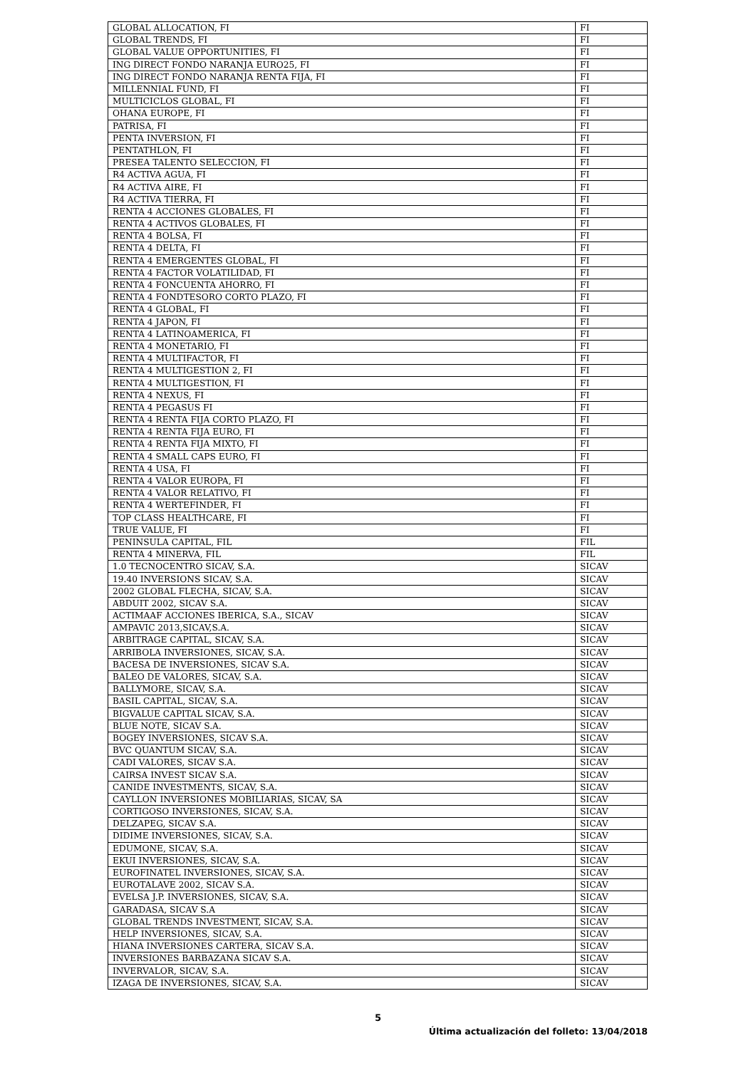| GLOBAL ALLOCATION, FI | FI |
| GLOBAL TRENDS, FI | FI |
| GLOBAL VALUE OPPORTUNITIES, FI | FI |
| ING DIRECT FONDO NARANJA EURO25, FI | FI |
| ING DIRECT FONDO NARANJA RENTA FIJA, FI | FI |
| MILLENNIAL FUND, FI | FI |
| MULTICICLOS GLOBAL, FI | FI |
| OHANA EUROPE, FI | FI |
| PATRISA, FI | FI |
| PENTA INVERSION, FI | FI |
| PENTATHLON, FI | FI |
| PRESEA TALENTO SELECCION, FI | FI |
| R4 ACTIVA AGUA, FI | FI |
| R4 ACTIVA AIRE, FI | FI |
| R4 ACTIVA TIERRA, FI | FI |
| RENTA 4 ACCIONES GLOBALES, FI | FI |
| RENTA 4 ACTIVOS GLOBALES, FI | FI |
| RENTA 4 BOLSA, FI | FI |
| RENTA 4 DELTA, FI | FI |
| RENTA 4 EMERGENTES GLOBAL, FI | FI |
| RENTA 4 FACTOR VOLATILIDAD, FI | FI |
| RENTA 4 FONCUENTA AHORRO, FI | FI |
| RENTA 4 FONDTESORO CORTO PLAZO, FI | FI |
| RENTA 4 GLOBAL, FI | FI |
| RENTA 4 JAPON, FI | FI |
| RENTA 4 LATINOAMERICA, FI | FI |
| RENTA 4 MONETARIO, FI | FI |
| RENTA 4 MULTIFACTOR, FI | FI |
| RENTA 4 MULTIGESTION 2, FI | FI |
| RENTA 4 MULTIGESTION, FI | FI |
| RENTA 4 NEXUS, FI | FI |
| RENTA 4 PEGASUS FI | FI |
| RENTA 4 RENTA FIJA CORTO PLAZO, FI | FI |
| RENTA 4 RENTA FIJA EURO, FI | FI |
| RENTA 4 RENTA FIJA MIXTO, FI | FI |
| RENTA 4 SMALL CAPS EURO, FI | FI |
| RENTA 4 USA, FI | FI |
| RENTA 4 VALOR EUROPA, FI | FI |
| RENTA 4 VALOR RELATIVO, FI | FI |
| RENTA 4 WERTEFINDER, FI | FI |
| TOP CLASS HEALTHCARE, FI | FI |
| TRUE VALUE, FI | FI |
| PENINSULA CAPITAL, FIL | FIL |
| RENTA 4 MINERVA, FIL | FIL |
| 1.0 TECNOCENTRO SICAV, S.A. | SICAV |
| 19.40 INVERSIONS SICAV, S.A. | SICAV |
| 2002 GLOBAL FLECHA, SICAV, S.A. | SICAV |
| ABDUIT 2002, SICAV S.A. | SICAV |
| ACTIMAAF ACCIONES IBERICA, S.A., SICAV | SICAV |
| AMPAVIC 2013,SICAV,S.A. | SICAV |
| ARBITRAGE CAPITAL, SICAV, S.A. | SICAV |
| ARRIBOLA INVERSIONES, SICAV, S.A. | SICAV |
| BACESA DE INVERSIONES, SICAV S.A. | SICAV |
| BALEO DE VALORES, SICAV, S.A. | SICAV |
| BALLYMORE, SICAV, S.A. | SICAV |
| BASIL CAPITAL, SICAV, S.A. | SICAV |
| BIGVALUE CAPITAL SICAV, S.A. | SICAV |
| BLUE NOTE, SICAV S.A. | SICAV |
| BOGEY INVERSIONES, SICAV S.A. | SICAV |
| BVC QUANTUM SICAV, S.A. | SICAV |
| CADI VALORES, SICAV S.A. | SICAV |
| CAIRSA INVEST SICAV S.A. | SICAV |
| CANIDE INVESTMENTS, SICAV, S.A. | SICAV |
| CAYLLON INVERSIONES MOBILIARIAS, SICAV, SA | SICAV |
| CORTIGOSO INVERSIONES, SICAV, S.A. | SICAV |
| DELZAPEG, SICAV S.A. | SICAV |
| DIDIME INVERSIONES, SICAV, S.A. | SICAV |
| EDUMONE, SICAV, S.A. | SICAV |
| EKUI INVERSIONES, SICAV, S.A. | SICAV |
| EUROFINATEL INVERSIONES, SICAV, S.A. | SICAV |
| EUROTALAVE 2002, SICAV S.A. | SICAV |
| EVELSA J.P. INVERSIONES, SICAV, S.A. | SICAV |
| GARADASA, SICAV S.A | SICAV |
| GLOBAL TRENDS INVESTMENT, SICAV, S.A. | SICAV |
| HELP INVERSIONES, SICAV, S.A. | SICAV |
| HIANA INVERSIONES CARTERA, SICAV S.A. | SICAV |
| INVERSIONES BARBAZANA SICAV S.A. | SICAV |
| INVERVALOR, SICAV, S.A. | SICAV |
| IZAGA DE INVERSIONES, SICAV, S.A. | SICAV |
5
Última actualización del folleto: 13/04/2018